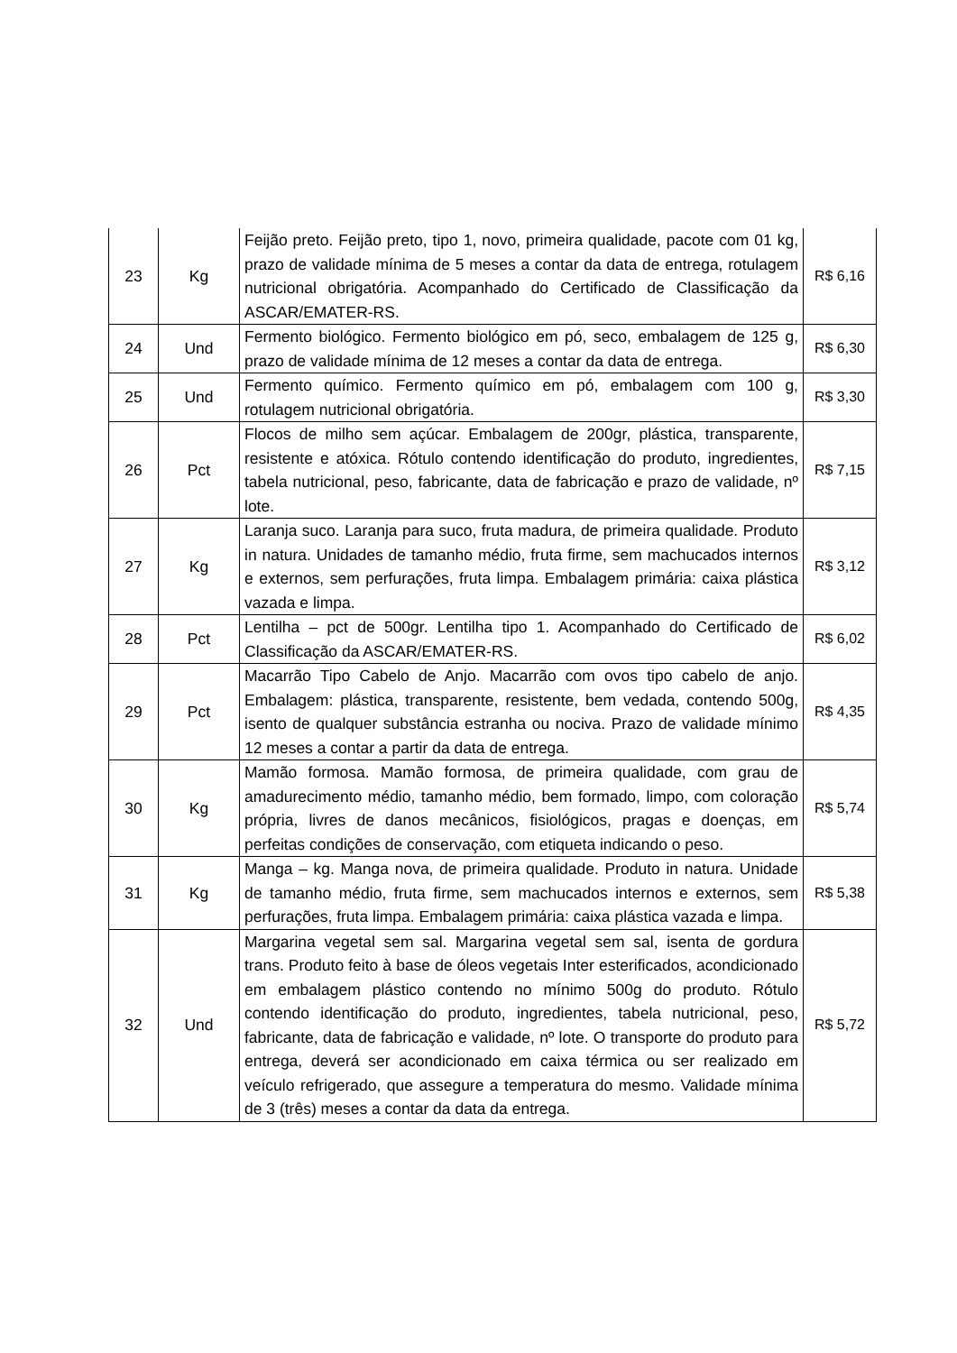| 23 | Kg | Feijão preto. Feijão preto, tipo 1, novo, primeira qualidade, pacote com 01 kg, prazo de validade mínima de 5 meses a contar da data de entrega, rotulagem nutricional obrigatória. Acompanhado do Certificado de Classificação da ASCAR/EMATER-RS. | R$ 6,16 |
| 24 | Und | Fermento biológico. Fermento biológico em pó, seco, embalagem de 125 g, prazo de validade mínima de 12 meses a contar da data de entrega. | R$ 6,30 |
| 25 | Und | Fermento químico. Fermento químico em pó, embalagem com 100 g, rotulagem nutricional obrigatória. | R$ 3,30 |
| 26 | Pct | Flocos de milho sem açúcar. Embalagem de 200gr, plástica, transparente, resistente e atóxica. Rótulo contendo identificação do produto, ingredientes, tabela nutricional, peso, fabricante, data de fabricação e prazo de validade, nº lote. | R$ 7,15 |
| 27 | Kg | Laranja suco. Laranja para suco, fruta madura, de primeira qualidade. Produto in natura. Unidades de tamanho médio, fruta firme, sem machucados internos e externos, sem perfurações, fruta limpa. Embalagem primária: caixa plástica vazada e limpa. | R$ 3,12 |
| 28 | Pct | Lentilha – pct de 500gr. Lentilha tipo 1. Acompanhado do Certificado de Classificação da ASCAR/EMATER-RS. | R$ 6,02 |
| 29 | Pct | Macarrão Tipo Cabelo de Anjo. Macarrão com ovos tipo cabelo de anjo. Embalagem: plástica, transparente, resistente, bem vedada, contendo 500g, isento de qualquer substância estranha ou nociva. Prazo de validade mínimo 12 meses a contar a partir da data de entrega. | R$ 4,35 |
| 30 | Kg | Mamão formosa. Mamão formosa, de primeira qualidade, com grau de amadurecimento médio, tamanho médio, bem formado, limpo, com coloração própria, livres de danos mecânicos, fisiológicos, pragas e doenças, em perfeitas condições de conservação, com etiqueta indicando o peso. | R$ 5,74 |
| 31 | Kg | Manga – kg. Manga nova, de primeira qualidade. Produto in natura. Unidade de tamanho médio, fruta firme, sem machucados internos e externos, sem perfurações, fruta limpa. Embalagem primária: caixa plástica vazada e limpa. | R$ 5,38 |
| 32 | Und | Margarina vegetal sem sal. Margarina vegetal sem sal, isenta de gordura trans. Produto feito à base de óleos vegetais Inter esterificados, acondicionado em embalagem plástico contendo no mínimo 500g do produto. Rótulo contendo identificação do produto, ingredientes, tabela nutricional, peso, fabricante, data de fabricação e validade, nº lote. O transporte do produto para entrega, deverá ser acondicionado em caixa térmica ou ser realizado em veículo refrigerado, que assegure a temperatura do mesmo. Validade mínima de 3 (três) meses a contar da data da entrega. | R$ 5,72 |